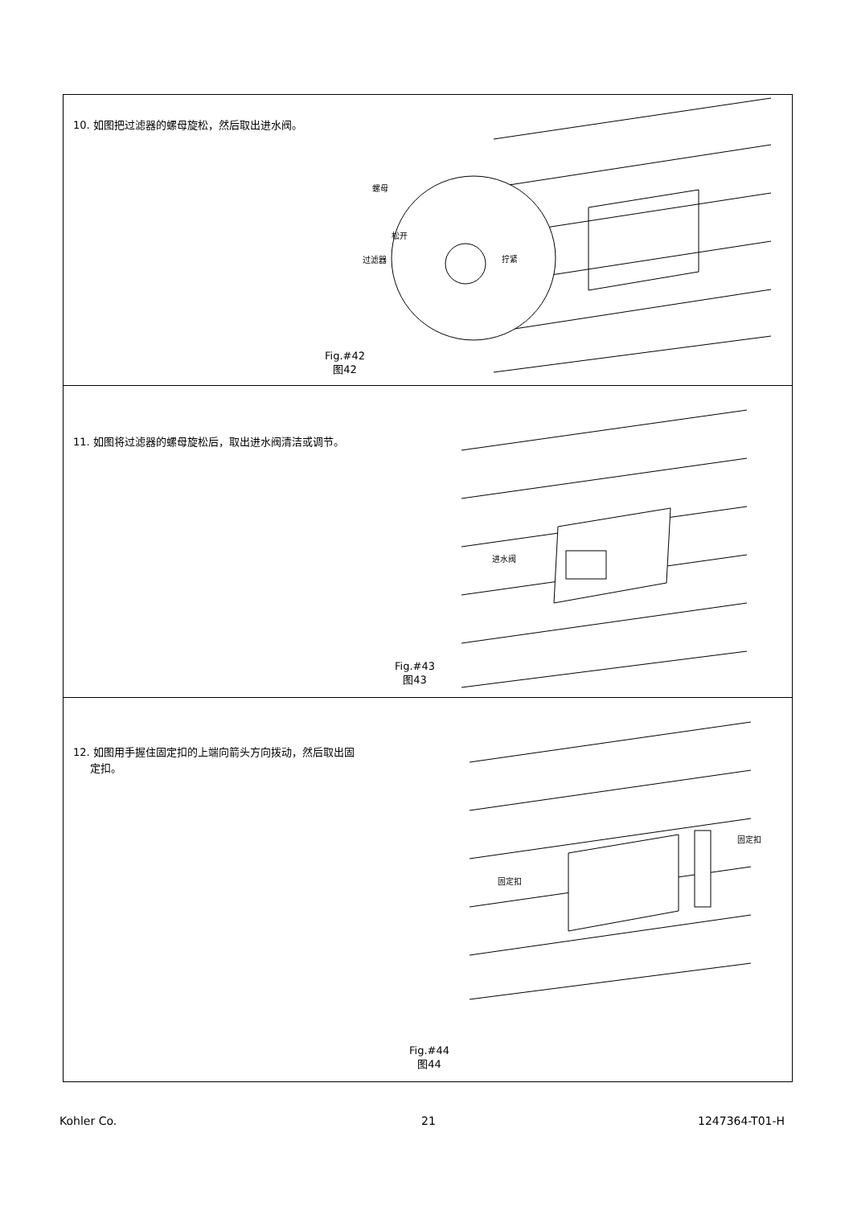10. 如图把过滤器的螺母旋松，然后取出进水阀。
螺母
松开
过滤器 拧紧
Fig.#42
图42
11. 如图将过滤器的螺母旋松后，取出进水阀清洁或调节。
进水阀
Fig.#43
图43
12. 如图用手握住固定扣的上端向箭头方向拨动，然后取出固
定扣。
固定扣
固定扣
Fig.#44
图44
Kohler Co. 21 1247364-T01-H